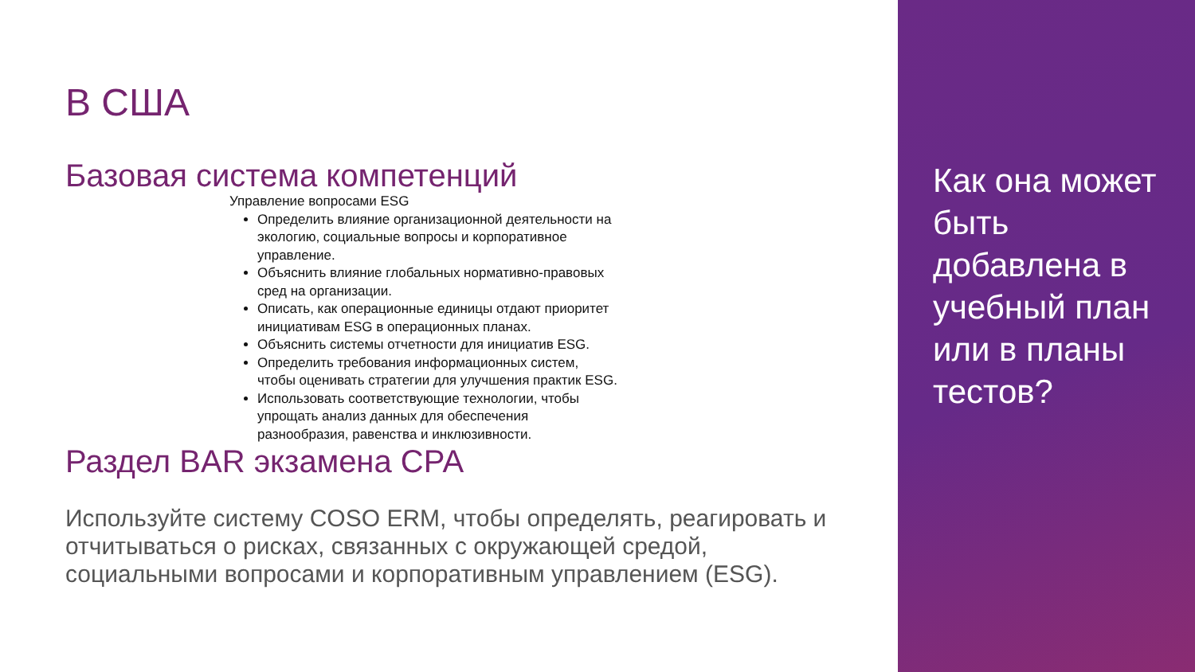В США
Базовая система компетенций
Управление вопросами ESG
Определить влияние организационной деятельности на экологию, социальные вопросы и корпоративное управление.
Объяснить влияние глобальных нормативно-правовых сред на организации.
Описать, как операционные единицы отдают приоритет инициативам ESG в операционных планах.
Объяснить системы отчетности для инициатив ESG.
Определить требования информационных систем, чтобы оценивать стратегии для улучшения практик ESG.
Использовать соответствующие технологии, чтобы упрощать анализ данных для обеспечения разнообразия, равенства и инклюзивности.
Раздел BAR экзамена CPA
Используйте систему COSO ERM, чтобы определять, реагировать и отчитываться о рисках, связанных с окружающей средой, социальными вопросами и корпоративным управлением (ESG).
Как она может быть добавлена в учебный план или в планы тестов?